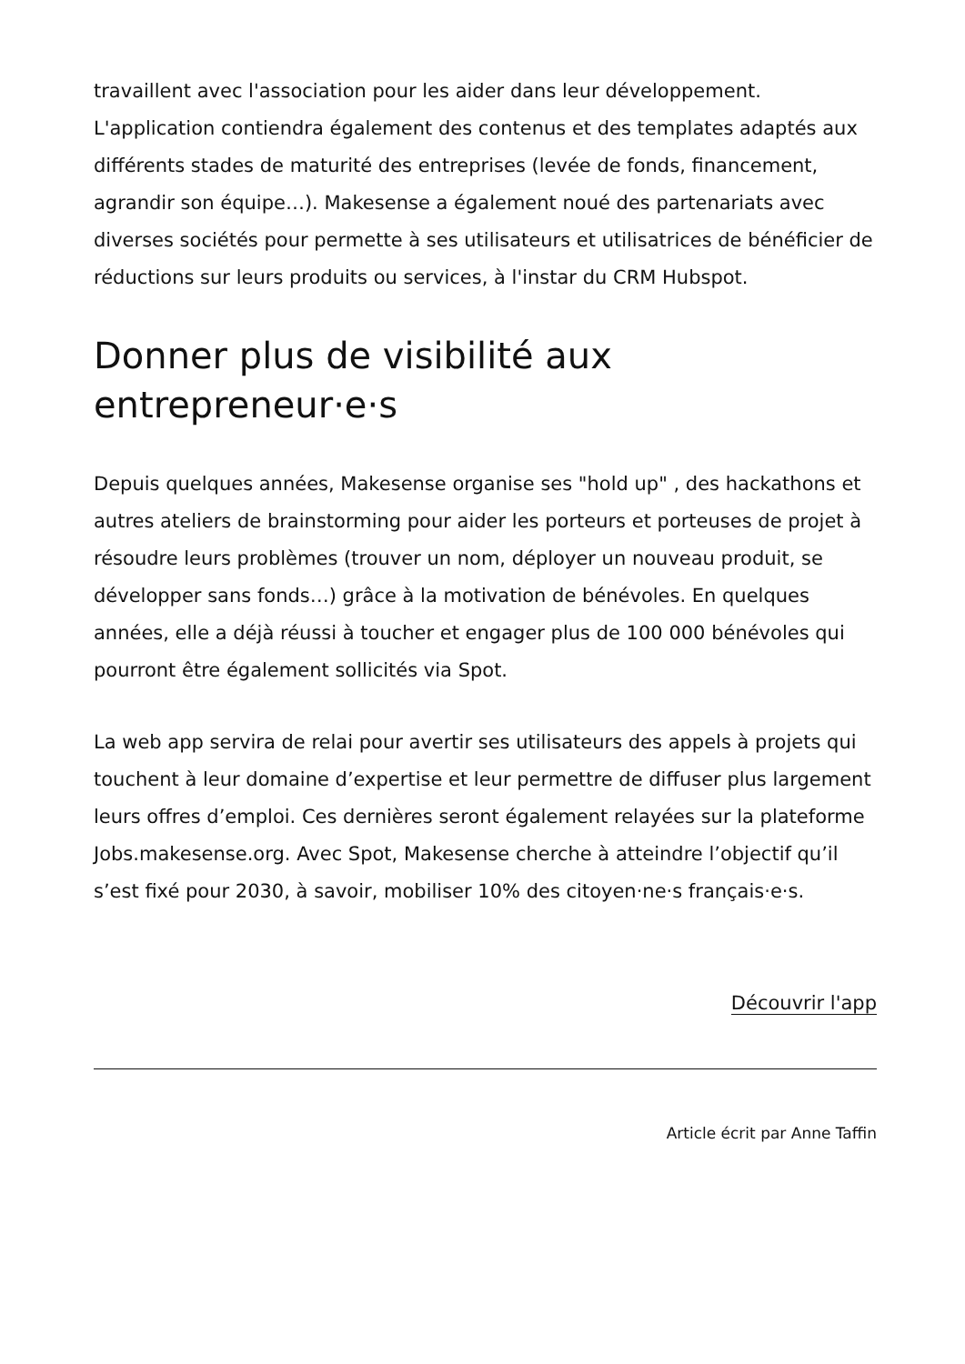travaillent avec l'association pour les aider dans leur développement. L'application contiendra également des contenus et des templates adaptés aux différents stades de maturité des entreprises (levée de fonds, financement, agrandir son équipe…). Makesense a également noué des partenariats avec diverses sociétés pour permette à ses utilisateurs et utilisatrices de bénéficier de réductions sur leurs produits ou services, à l'instar du CRM Hubspot.
Donner plus de visibilité aux entrepreneur·e·s
Depuis quelques années, Makesense organise ses "hold up" , des hackathons et autres ateliers de brainstorming pour aider les porteurs et porteuses de projet à résoudre leurs problèmes (trouver un nom, déployer un nouveau produit, se développer sans fonds…) grâce à la motivation de bénévoles. En quelques années, elle a déjà réussi à toucher et engager plus de 100 000 bénévoles qui pourront être également sollicités via Spot.
La web app servira de relai pour avertir ses utilisateurs des appels à projets qui touchent à leur domaine d’expertise et leur permettre de diffuser plus largement leurs offres d’emploi. Ces dernières seront également relayées sur la plateforme Jobs.makesense.org. Avec Spot, Makesense cherche à atteindre l’objectif qu’il s’est fixé pour 2030, à savoir, mobiliser 10% des citoyen·ne·s français·e·s.
Découvrir l'app
Article écrit par Anne Taffin